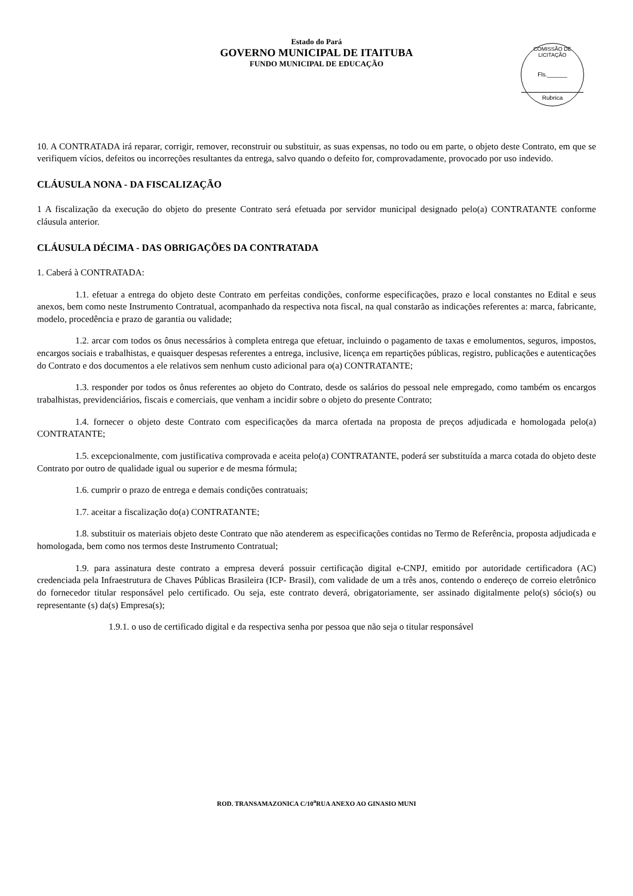Estado do Pará
GOVERNO MUNICIPAL DE ITAITUBA
FUNDO MUNICIPAL DE EDUCAÇÃO
COMISSÃO DE LICITAÇÃO
Fls.______
Rubrica
10. A CONTRATADA irá reparar, corrigir, remover, reconstruir ou substituir, as suas expensas, no todo ou em parte, o objeto deste Contrato, em que se verifiquem vícios, defeitos ou incorreções resultantes da entrega, salvo quando o defeito for, comprovadamente, provocado por uso indevido.
CLÁUSULA NONA - DA FISCALIZAÇÃO
1 A fiscalização da execução do objeto do presente Contrato será efetuada por servidor municipal designado pelo(a) CONTRATANTE conforme cláusula anterior.
CLÁUSULA DÉCIMA - DAS OBRIGAÇÕES DA CONTRATADA
1. Caberá à CONTRATADA:
1.1. efetuar a entrega do objeto deste Contrato em perfeitas condições, conforme especificações, prazo e local constantes no Edital e seus anexos, bem como neste Instrumento Contratual, acompanhado da respectiva nota fiscal, na qual constarão as indicações referentes a: marca, fabricante, modelo, procedência e prazo de garantia ou validade;
1.2. arcar com todos os ônus necessários à completa entrega que efetuar, incluindo o pagamento de taxas e emolumentos, seguros, impostos, encargos sociais e trabalhistas, e quaisquer despesas referentes a entrega, inclusive, licença em repartições públicas, registro, publicações e autenticações do Contrato e dos documentos a ele relativos sem nenhum custo adicional para o(a) CONTRATANTE;
1.3. responder por todos os ônus referentes ao objeto do Contrato, desde os salários do pessoal nele empregado, como também os encargos trabalhistas, previdenciários, fiscais e comerciais, que venham a incidir sobre o objeto do presente Contrato;
1.4. fornecer o objeto deste Contrato com especificações da marca ofertada na proposta de preços adjudicada e homologada pelo(a) CONTRATANTE;
1.5. excepcionalmente, com justificativa comprovada e aceita pelo(a) CONTRATANTE, poderá ser substituída a marca cotada do objeto deste Contrato por outro de qualidade igual ou superior e de mesma fórmula;
1.6. cumprir o prazo de entrega e demais condições contratuais;
1.7. aceitar a fiscalização do(a) CONTRATANTE;
1.8. substituir os materiais objeto deste Contrato que não atenderem as especificações contidas no Termo de Referência, proposta adjudicada e homologada, bem como nos termos deste Instrumento Contratual;
1.9. para assinatura deste contrato a empresa deverá possuir certificação digital e-CNPJ, emitido por autoridade certificadora (AC) credenciada pela Infraestrutura de Chaves Públicas Brasileira (ICP- Brasil), com validade de um a três anos, contendo o endereço de correio eletrônico do fornecedor titular responsável pelo certificado. Ou seja, este contrato deverá, obrigatoriamente, ser assinado digitalmente pelo(s) sócio(s) ou representante (s) da(s) Empresa(s);
1.9.1. o uso de certificado digital e da respectiva senha por pessoa que não seja o titular responsável
ROD. TRANSAMAZONICA C/10<sup>a</sup>RUA ANEXO AO GINASIO MUNI